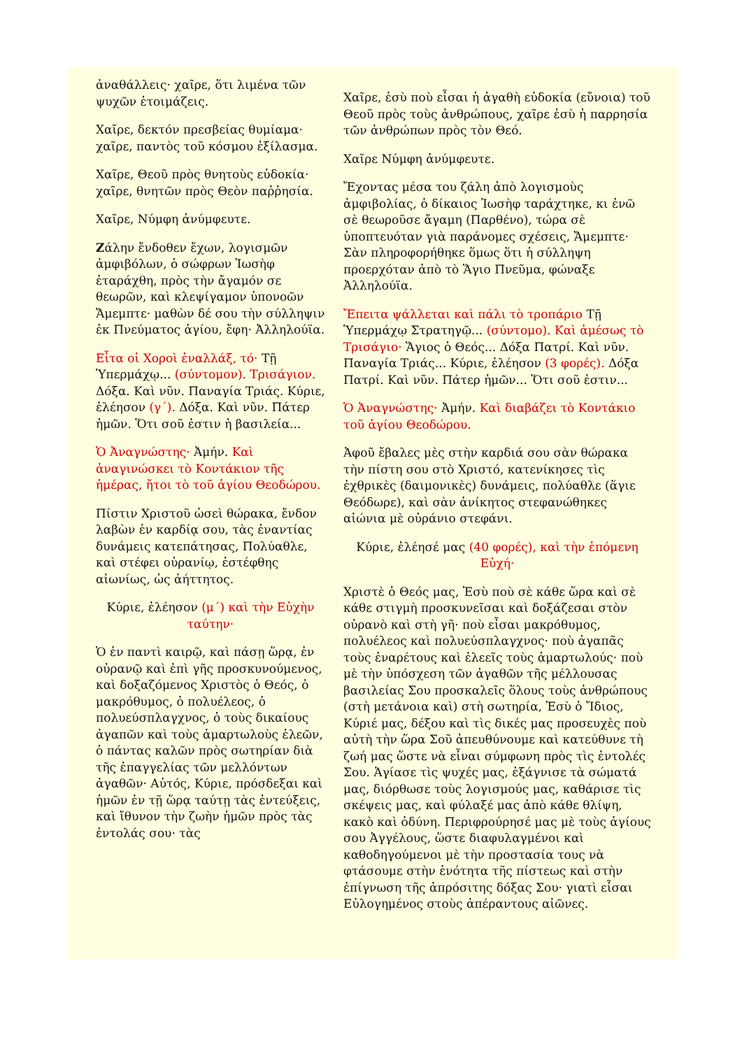ἀναθάλλεις· χαῖρε, ὅτι λιμένα τῶν ψυχῶν ἑτοιμάζεις.
Χαῖρε, δεκτόν πρεσβείας θυμίαμα· χαῖρε, παντὸς τοῦ κόσμου ἐξίλασμα.
Χαῖρε, Θεοῦ πρὸς θνητοὺς εὐδοκία· χαῖρε, θνητῶν πρὸς Θεὸν παῤῥησία.
Χαῖρε, Νύμφη ἀνύμφευτε.
Ζάλην ἔνδοθεν ἔχων, λογισμῶν ἀμφιβόλων, ὁ σώφρων Ἰωσὴφ ἐταράχθη, πρὸς τὴν ἄγαμόν σε θεωρῶν, καὶ κλεψίγαμον ὑπονοῶν Ἄμεμπτε· μαθὼν δέ σου τὴν σύλληψιν ἐκ Πνεύματος ἁγίου, ἔφη· Ἀλληλούϊα.
Εἶτα οἱ Χοροὶ ἐναλλάξ, τό· Τῇ Ὑπερμάχῳ... (σύντομον). Τρισάγιον. Δόξα. Καὶ νῦν. Παναγία Τριάς. Κύριε, ἐλέησον (γ΄). Δόξα. Καὶ νῦν. Πάτερ ἡμῶν. Ὅτι σοῦ ἐστιν ἡ βασιλεία...
Ὁ Ἀναγνώστης· Ἀμήν. Καὶ ἀναγινώσκει τὸ Κοντάκιον τῆς ἡμέρας, ἤτοι τὸ τοῦ ἁγίου Θεοδώρου.
Πίστιν Χριστοῦ ὡσεὶ θώρακα, ἔνδον λαβὼν ἐν καρδίᾳ σου, τὰς ἐναντίας δυνάμεις κατεπάτησας, Πολύαθλε, καὶ στέφει οὐρανίῳ, ἐστέφθης αἰωνίως, ὡς ἀήττητος.
Κύριε, ἐλέησον (μ΄) καὶ τὴν Εὐχὴν ταύτην·
Ὁ ἐν παντὶ καιρῷ, καὶ πάσῃ ὥρᾳ, ἐν οὐρανῷ καὶ ἐπὶ γῆς προσκυνούμενος, καὶ δοξαζόμενος Χριστὸς ὁ Θεός, ὁ μακρόθυμος, ὁ πολυέλεος, ὁ πολυεύσπλαγχνος, ὁ τοὺς δικαίους ἀγαπῶν καὶ τοὺς ἁμαρτωλοὺς ἐλεῶν, ὁ πάντας καλῶν πρὸς σωτηρίαν διὰ τῆς ἐπαγγελίας τῶν μελλόντων ἀγαθῶν· Αὐτός, Κύριε, πρόσδεξαι καὶ ἡμῶν ἐν τῇ ὥρᾳ ταύτῃ τὰς ἐντεύξεις, καὶ ἴθυνον τὴν ζωὴν ἡμῶν πρὸς τὰς ἐντολάς σου· τὰς
Χαῖρε, ἐσὺ ποὺ εἶσαι ἡ ἀγαθὴ εὐδοκία (εὔνοια) τοῦ Θεοῦ πρὸς τοὺς ἀνθρώπους, χαῖρε ἐσὺ ἡ παρρησία τῶν ἀνθρώπων πρὸς τὸν Θεό.
Χαῖρε Νύμφη ἀνύμφευτε.
Ἔχοντας μέσα του ζάλη ἀπὸ λογισμοὺς ἀμφιβολίας, ὁ δίκαιος Ἰωσὴφ ταράχτηκε, κι ἐνῶ σὲ θεωροῦσε ἄγαμη (Παρθένο), τώρα σὲ ὑποπτευόταν γιὰ παράνομες σχέσεις, Ἄμεμπτε· Σὰν πληροφορήθηκε ὅμως ὅτι ἡ σύλληψη προερχόταν ἀπὸ τὸ Ἅγιο Πνεῦμα, φώναξε Ἀλληλούϊα.
Ἔπειτα ψάλλεται καὶ πάλι τὸ τροπάριο Τῇ Ὑπερμάχῳ Στρατηγῷ... (σύντομο). Καὶ ἀμέσως τὸ Τρισάγιο· Ἅγιος ὁ Θεός... Δόξα Πατρί. Καὶ νῦν. Παναγία Τριάς... Κύριε, ἐλέησον (3 φορές). Δόξα Πατρί. Καὶ νῦν. Πάτερ ἡμῶν... Ὅτι σοῦ ἐστιν...
Ὁ Ἀναγνώστης· Ἀμήν. Καὶ διαβάζει τὸ Κοντάκιο τοῦ ἁγίου Θεοδώρου.
Ἀφοῦ ἔβαλες μὲς στὴν καρδιά σου σὰν θώρακα τὴν πίστη σου στὸ Χριστό, κατενίκησες τὶς ἐχθρικὲς (δαιμονικὲς) δυνάμεις, πολύαθλε (ἅγιε Θεόδωρε), καὶ σὰν ἀνίκητος στεφανώθηκες αἰώνια μὲ οὐράνιο στεφάνι.
Κύριε, ἐλέησέ μας (40 φορές), καὶ τὴν ἑπόμενη Εὐχή·
Χριστὲ ὁ Θεός μας, Ἐσὺ ποὺ σὲ κάθε ὥρα καὶ σὲ κάθε στιγμὴ προσκυνεῖσαι καὶ δοξάζεσαι στὸν οὐρανὸ καὶ στὴ γῆ· ποὺ εἶσαι μακρόθυμος, πολυέλεος καὶ πολυεύσπλαγχνος· ποὺ ἀγαπᾶς τοὺς ἐναρέτους καὶ ἐλεεῖς τοὺς ἁμαρτωλούς· ποὺ μὲ τὴν ὑπόσχεση τῶν ἀγαθῶν τῆς μέλλουσας βασιλείας Σου προσκαλεῖς ὅλους τοὺς ἀνθρώπους (στὴ μετάνοια καὶ) στὴ σωτηρία, Ἐσὺ ὁ Ἴδιος, Κύριέ μας, δέξου καὶ τὶς δικές μας προσευχὲς ποὺ αὐτὴ τὴν ὥρα Σοῦ ἀπευθύνουμε καὶ κατεύθυνε τὴ ζωή μας ὥστε νὰ εἶναι σύμφωνη πρὸς τὶς ἐντολές Σου. Ἁγίασε τὶς ψυχές μας, ἐξάγνισε τὰ σώματά μας, διόρθωσε τοὺς λογισμούς μας, καθάρισε τὶς σκέψεις μας, καὶ φύλαξέ μας ἀπὸ κάθε θλίψη, κακὸ καὶ ὀδύνη. Περιφρούρησέ μας μὲ τοὺς ἁγίους σου Ἀγγέλους, ὥστε διαφυλαγμένοι καὶ καθοδηγούμενοι μὲ τὴν προστασία τους νὰ φτάσουμε στὴν ἑνότητα τῆς πίστεως καὶ στὴν ἐπίγνωση τῆς ἀπρόσιτης δόξας Σου· γιατὶ εἶσαι Εὐλογημένος στοὺς ἀπέραντους αἰῶνες.